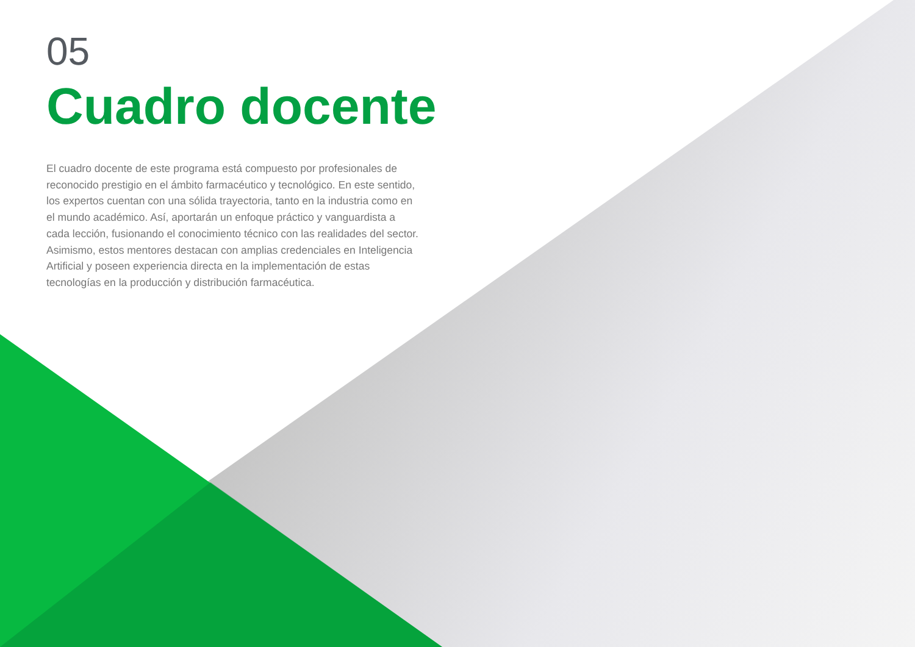05
Cuadro docente
El cuadro docente de este programa está compuesto por profesionales de reconocido prestigio en el ámbito farmacéutico y tecnológico. En este sentido, los expertos cuentan con una sólida trayectoria, tanto en la industria como en el mundo académico. Así, aportarán un enfoque práctico y vanguardista a cada lección, fusionando el conocimiento técnico con las realidades del sector. Asimismo, estos mentores destacan con amplias credenciales en Inteligencia Artificial y poseen experiencia directa en la implementación de estas tecnologías en la producción y distribución farmacéutica.